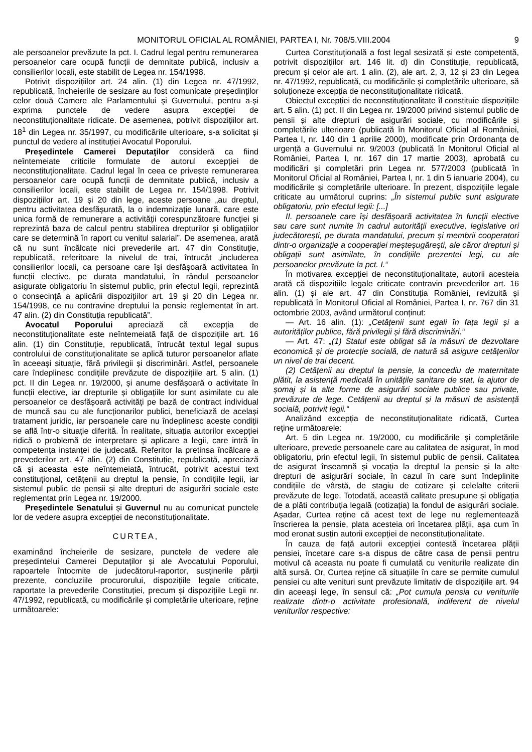MONITORUL OFICIAL AL ROMÂNIEI, PARTEA I, Nr. 708/5.VIII.2004 9
ale persoanelor prevăzute la pct. I. Cadrul legal pentru remunerarea persoanelor care ocupă funcții de demnitate publică, inclusiv a consilierilor locali, este stabilit de Legea nr. 154/1998.
Potrivit dispozițiilor art. 24 alin. (1) din Legea nr. 47/1992, republicată, încheierile de sesizare au fost comunicate președinților celor două Camere ale Parlamentului și Guvernului, pentru a-și exprima punctele de vedere asupra excepției de neconstituționalitate ridicate. De asemenea, potrivit dispozițiilor art. 18<sup>1</sup> din Legea nr. 35/1997, cu modificările ulterioare, s-a solicitat și punctul de vedere al instituției Avocatul Poporului.
Președintele Camerei Deputaților consideră ca fiind neîntemeiate criticile formulate de autorul excepției de neconstituționalitate. Cadrul legal în ceea ce privește remunerarea persoanelor care ocupă funcții de demnitate publică, inclusiv a consilierilor locali, este stabilit de Legea nr. 154/1998. Potrivit dispozițiilor art. 19 și 20 din lege, aceste persoane „au dreptul, pentru activitatea desfășurată, la o indemnizație lunară, care este unica formă de remunerare a activității corespunzătoare funcției și reprezintă baza de calcul pentru stabilirea drepturilor și obligațiilor care se determină în raport cu venitul salarial”. De asemenea, arată că nu sunt încălcate nici prevederile art. 47 din Constituție, republicată, referitoare la nivelul de trai, întrucât „includerea consilierilor locali, ca persoane care își desfășoară activitatea în funcții elective, pe durata mandatului, în rândul persoanelor asigurate obligatoriu în sistemul public, prin efectul legii, reprezintă o consecință a aplicării dispozițiilor art. 19 și 20 din Legea nr. 154/1998, ce nu contravine dreptului la pensie reglementat în art. 47 alin. (2) din Constituția republicată”.
Avocatul Poporului apreciază că excepția de neconstituționalitate este neîntemeiată față de dispozițiile art. 16 alin. (1) din Constituție, republicată, întrucât textul legal supus controlului de constituționalitate se aplică tuturor persoanelor aflate în aceeași situație, fără privilegii și discriminări. Astfel, persoanele care îndeplinesc condițiile prevăzute de dispozițiile art. 5 alin. (1) pct. II din Legea nr. 19/2000, și anume desfășoară o activitate în funcții elective, iar drepturile și obligațiile lor sunt asimilate cu ale persoanelor ce desfășoară activități pe bază de contract individual de muncă sau cu ale funcționarilor publici, beneficiază de același tratament juridic, iar persoanele care nu îndeplinesc aceste condiții se află într-o situație diferită. În realitate, situația autorilor excepției ridică o problemă de interpretare și aplicare a legii, care intră în competența instanței de judecată. Referitor la pretinsa încălcare a prevederilor art. 47 alin. (2) din Constituție, republicată, apreciază că și aceasta este neîntemeiată, întrucât, potrivit acestui text constituțional, cetățenii au dreptul la pensie, în condițiile legii, iar sistemul public de pensii și alte drepturi de asigurări sociale este reglementat prin Legea nr. 19/2000.
Președintele Senatului și Guvernul nu au comunicat punctele lor de vedere asupra excepției de neconstituționalitate.
CURTEA,
examinând încheierile de sesizare, punctele de vedere ale președintelui Camerei Deputaților și ale Avocatului Poporului, rapoartele întocmite de judecătorul-raportor, susținerile părții prezente, concluziile procurorului, dispozițiile legale criticate, raportate la prevederile Constituției, precum și dispozițiile Legii nr. 47/1992, republicată, cu modificările și completările ulterioare, reține următoarele:
Curtea Constituțională a fost legal sesizată și este competentă, potrivit dispozițiilor art. 146 lit. d) din Constituție, republicată, precum și celor ale art. 1 alin. (2), ale art. 2, 3, 12 și 23 din Legea nr. 47/1992, republicată, cu modificările și completările ulterioare, să soluționeze excepția de neconstituționalitate ridicată.
Obiectul excepției de neconstituționalitate îl constituie dispozițiile art. 5 alin. (1) pct. II din Legea nr. 19/2000 privind sistemul public de pensii și alte drepturi de asigurări sociale, cu modificările și completările ulterioare (publicată în Monitorul Oficial al României, Partea I, nr. 140 din 1 aprilie 2000), modificate prin Ordonanța de urgență a Guvernului nr. 9/2003 (publicată în Monitorul Oficial al României, Partea I, nr. 167 din 17 martie 2003), aprobată cu modificări și completări prin Legea nr. 577/2003 (publicată în Monitorul Oficial al României, Partea I, nr. 1 din 5 ianuarie 2004), cu modificările și completările ulterioare. În prezent, dispozițiile legale criticate au următorul cuprins: „În sistemul public sunt asigurate obligatoriu, prin efectul legii: [...]
II. persoanele care își desfășoară activitatea în funcții elective sau care sunt numite în cadrul autorității executive, legislative ori judecătorești, pe durata mandatului, precum și membrii cooperatori dintr-o organizație a cooperației meșteșugărești, ale căror drepturi și obligații sunt asimilate, în condițiile prezentei legi, cu ale persoanelor prevăzute la pct. I.“
În motivarea excepției de neconstituționalitate, autorii acesteia arată că dispozițiile legale criticate contravin prevederilor art. 16 alin. (1) și ale art. 47 din Constituția României, revizuită și republicată în Monitorul Oficial al României, Partea I, nr. 767 din 31 octombrie 2003, având următorul conținut:
— Art. 16 alin. (1): „Cetățenii sunt egali în fața legii și a autorităților publice, fără privilegii și fără discriminări.“
— Art. 47: „(1) Statul este obligat să ia măsuri de dezvoltare economică și de protecție socială, de natură să asigure cetățenilor un nivel de trai decent.
(2) Cetățenii au dreptul la pensie, la concediu de maternitate plătit, la asistență medicală în unitățile sanitare de stat, la ajutor de șomaj și la alte forme de asigurări sociale publice sau private, prevăzute de lege. Cetățenii au dreptul și la măsuri de asistență socială, potrivit legii.“
Analizând excepția de neconstituționalitate ridicată, Curtea reține următoarele:
Art. 5 din Legea nr. 19/2000, cu modificările și completările ulterioare, prevede persoanele care au calitatea de asigurat, în mod obligatoriu, prin efectul legii, în sistemul public de pensii. Calitatea de asigurat înseamnă și vocația la dreptul la pensie și la alte drepturi de asigurări sociale, în cazul în care sunt îndeplinite condițiile de vârstă, de stagiu de cotizare și celelalte criterii prevăzute de lege. Totodată, această calitate presupune și obligația de a plăti contribuția legală (cotizația) la fondul de asigurări sociale. Așadar, Curtea reține că acest text de lege nu reglementează înscrierea la pensie, plata acesteia ori încetarea plății, așa cum în mod eronat susțin autorii excepției de neconstituționalitate.
În cauza de față autorii excepției contestă încetarea plății pensiei, încetare care s-a dispus de către casa de pensii pentru motivul că aceasta nu poate fi cumulată cu veniturile realizate din altă sursă. Or, Curtea reține că situațiile în care se permite cumulul pensiei cu alte venituri sunt prevăzute limitativ de dispozițiile art. 94 din aceeași lege, în sensul că: „Pot cumula pensia cu veniturile realizate dintr-o activitate profesională, indiferent de nivelul veniturilor respective: